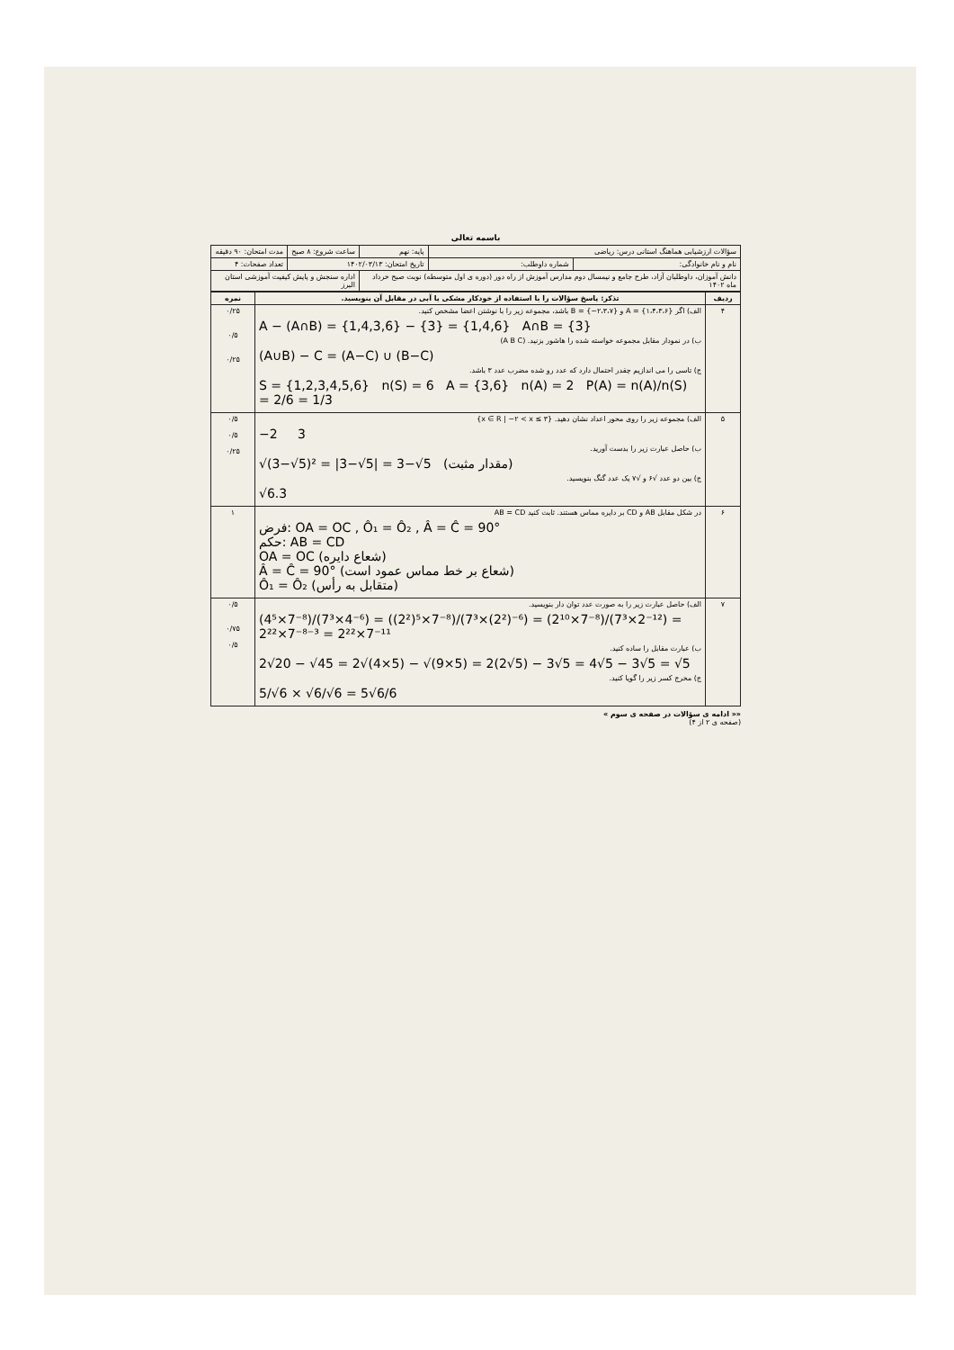باسمه تعالی
| سؤالات ارزشیابی هماهنگ استانی درس: ریاضی | | پایه: نهم | ساعت شروع: ۸ صبح | مدت امتحان: ۹۰ دقیقه |
| نام و نام خانوادگی: | شماره داوطلب: | تاریخ امتحان: ۱۴۰۲/۰۳/۱۳ | | تعداد صفحات: ۴ |
| دانش آموزان، داوطلبان آزاد، طرح جامع و نیمسال دوم مدارس آموزش از راه دور (دوره ی اول متوسطه) نوبت صبح خرداد ماه ۱۴۰۲ | | | اداره سنجش و پایش کیفیت آموزشی استان البرز | |
| ردیف | تذکر: پاسخ سؤالات را با استفاده از خودکار مشکی یا آبی در مقابل آن بنویسید. | نمره |
| --- | --- | --- |
| ۴ | الف) اگر A = {۱،۴،۳،۶} و B = {−۲،۳،۷} باشد، مجموعه زیر را با نوشتن اعضا مشخص کنید. A − (A∩B) = {1,4,3,6} − {3} = {1,4,6} A∩B = {3} ب) در نمودار مقابل مجموعه خواسته شده را هاشور بزنید. (A B C) (A∪B) − C = (A−C) ∪ (B−C) ج) تاسی را می اندازیم چقدر احتمال دارد که عدد رو شده مضرب عدد ۳ باشد. S = {1,2,3,4,5,6} n(S) = 6 A = {3,6} n(A) = 2 P(A) = n(A)/n(S) = 2/6 = 1/3 | ۰/۲۵ ۰/۵ ۰/۲۵ |
| ۵ | الف) مجموعه زیر را روی محور اعداد نشان دهید. {x ∈ R / −۲ < x ≤ ۳} −2 3 ب) حاصل عبارت زیر را بدست آورید. √(3−√5)² = /3−√5/ = 3−√5 (مقدار مثبت) ج) بین دو عدد √۶ و √۷ یک عدد گنگ بنویسید. √6.3 | ۰/۵ ۰/۵ ۰/۲۵ |
| ۶ | در شکل مقابل AB و CD بر دایره مماس هستند. ثابت کنید AB = CD فرض: OA = OC , Ô₁ = Ô₂ , Â = Ĉ = 90° حکم: AB = CD OA = OC (شعاع دایره) Â = Ĉ = 90° (شعاع بر خط مماس عمود است) Ô₁ = Ô₂ (متقابل به رأس) | ۱ |
| ۷ | الف) حاصل عبارت زیر را به صورت عدد توان دار بنویسید. (4⁵×7⁻⁸)/(7³×4⁻⁶) = ((2²)⁵×7⁻⁸)/(7³×(2²)⁻⁶) = (2¹⁰×7⁻⁸)/(7³×2⁻¹²) = 2²²×7⁻⁸⁻³ = 2²²×7⁻¹¹ ب) عبارت مقابل را ساده کنید. 2√20 − √45 = 2√(4×5) − √(9×5) = 2(2√5) − 3√5 = 4√5 − 3√5 = √5 ج) مخرج کسر زیر را گویا کنید. 5/√6 × √6/√6 = 5√6/6 | ۰/۵ ۰/۷۵ ۰/۵ |
«« ادامه ی سؤالات در صفحه ی سوم »
(صفحه ی ۲ از ۴)